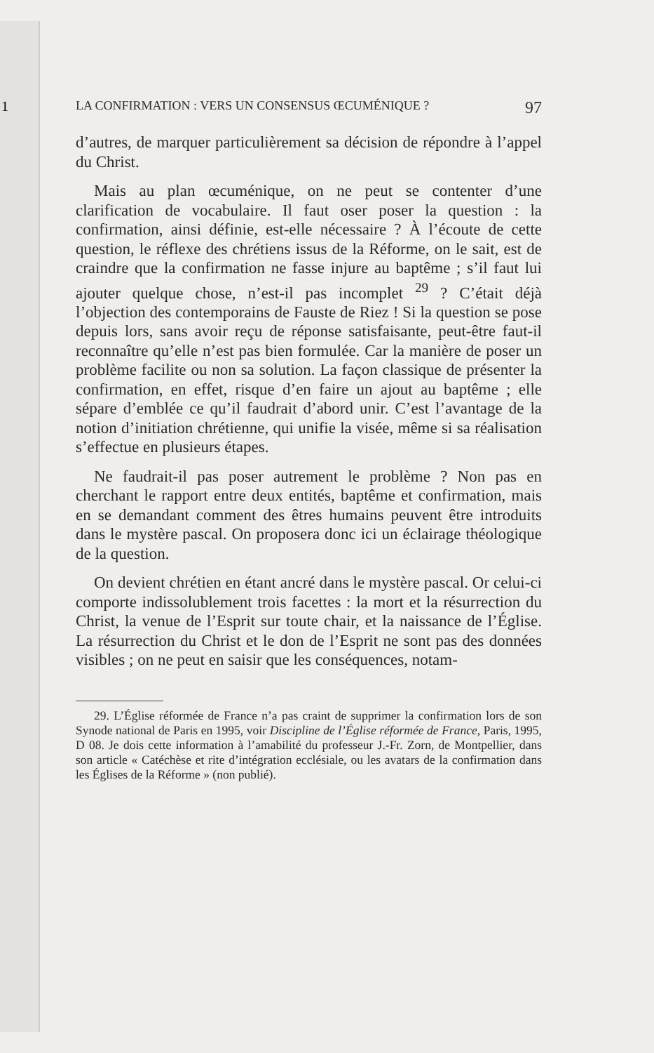1
LA CONFIRMATION : VERS UN CONSENSUS ŒCUMÉNIQUE ? 97
d’autres, de marquer particulièrement sa décision de répondre à l’appel du Christ.
Mais au plan œcuménique, on ne peut se contenter d’une clarification de vocabulaire. Il faut oser poser la question : la confirmation, ainsi définie, est-elle nécessaire ? À l’écoute de cette question, le réflexe des chrétiens issus de la Réforme, on le sait, est de craindre que la confirmation ne fasse injure au baptême ; s’il faut lui ajouter quelque chose, n’est-il pas incomplet <sup>29</sup> ? C’était déjà l’objection des contemporains de Fauste de Riez ! Si la question se pose depuis lors, sans avoir reçu de réponse satisfaisante, peut-être faut-il reconnaître qu’elle n’est pas bien formulée. Car la manière de poser un problème facilite ou non sa solution. La façon classique de présenter la confirmation, en effet, risque d’en faire un ajout au baptême ; elle sépare d’emblée ce qu’il faudrait d’abord unir. C’est l’avantage de la notion d’initiation chrétienne, qui unifie la visée, même si sa réalisation s’effectue en plusieurs étapes.
Ne faudrait-il pas poser autrement le problème ? Non pas en cherchant le rapport entre deux entités, baptême et confirmation, mais en se demandant comment des êtres humains peuvent être introduits dans le mystère pascal. On proposera donc ici un éclairage théologique de la question.
On devient chrétien en étant ancré dans le mystère pascal. Or celui-ci comporte indissolublement trois facettes : la mort et la résurrection du Christ, la venue de l’Esprit sur toute chair, et la naissance de l’Église. La résurrection du Christ et le don de l’Esprit ne sont pas des données visibles ; on ne peut en saisir que les conséquences, notam-
29. L’Église réformée de France n’a pas craint de supprimer la confirmation lors de son Synode national de Paris en 1995, voir Discipline de l’Église réformée de France, Paris, 1995, D 08. Je dois cette information à l’amabilité du professeur J.-Fr. Zorn, de Montpellier, dans son article « Catéchèse et rite d’intégration ecclésiale, ou les avatars de la confirmation dans les Églises de la Réforme » (non publié).